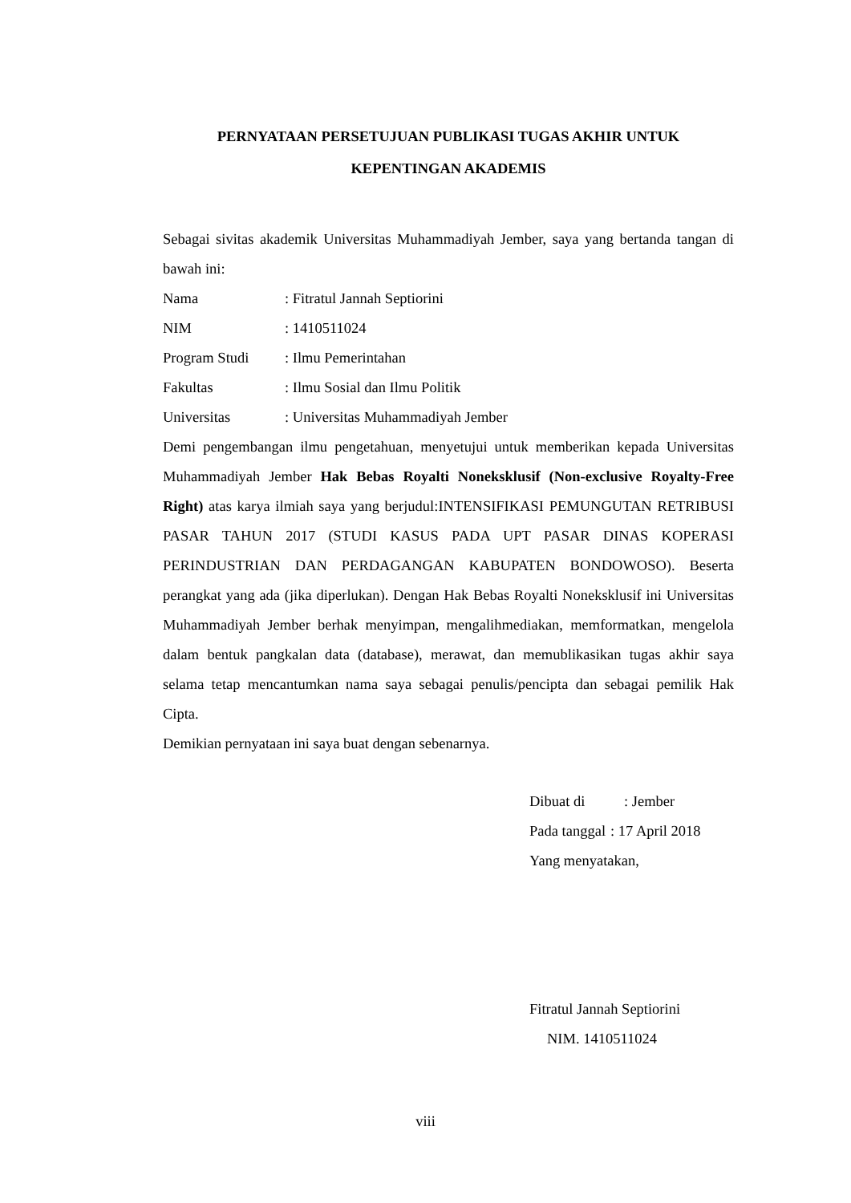PERNYATAAN PERSETUJUAN PUBLIKASI TUGAS AKHIR UNTUK
KEPENTINGAN AKADEMIS
Sebagai sivitas akademik Universitas Muhammadiyah Jember, saya yang bertanda tangan di bawah ini:
Nama: Fitratul Jannah Septiorini
NIM: 1410511024
Program Studi: Ilmu Pemerintahan
Fakultas: Ilmu Sosial dan Ilmu Politik
Universitas: Universitas Muhammadiyah Jember
Demi pengembangan ilmu pengetahuan, menyetujui untuk memberikan kepada Universitas Muhammadiyah Jember Hak Bebas Royalti Noneksklusif (Non-exclusive Royalty-Free Right) atas karya ilmiah saya yang berjudul:INTENSIFIKASI PEMUNGUTAN RETRIBUSI PASAR TAHUN 2017 (STUDI KASUS PADA UPT PASAR DINAS KOPERASI PERINDUSTRIAN DAN PERDAGANGAN KABUPATEN BONDOWOSO). Beserta perangkat yang ada (jika diperlukan). Dengan Hak Bebas Royalti Noneksklusif ini Universitas Muhammadiyah Jember berhak menyimpan, mengalihmediakan, memformatkan, mengelola dalam bentuk pangkalan data (database), merawat, dan memublikasikan tugas akhir saya selama tetap mencantumkan nama saya sebagai penulis/pencipta dan sebagai pemilik Hak Cipta.
Demikian pernyataan ini saya buat dengan sebenarnya.
Dibuat di: Jember
Pada tanggal: 17 April 2018
Yang menyatakan,
Fitratul Jannah Septiorini
NIM. 1410511024
viii